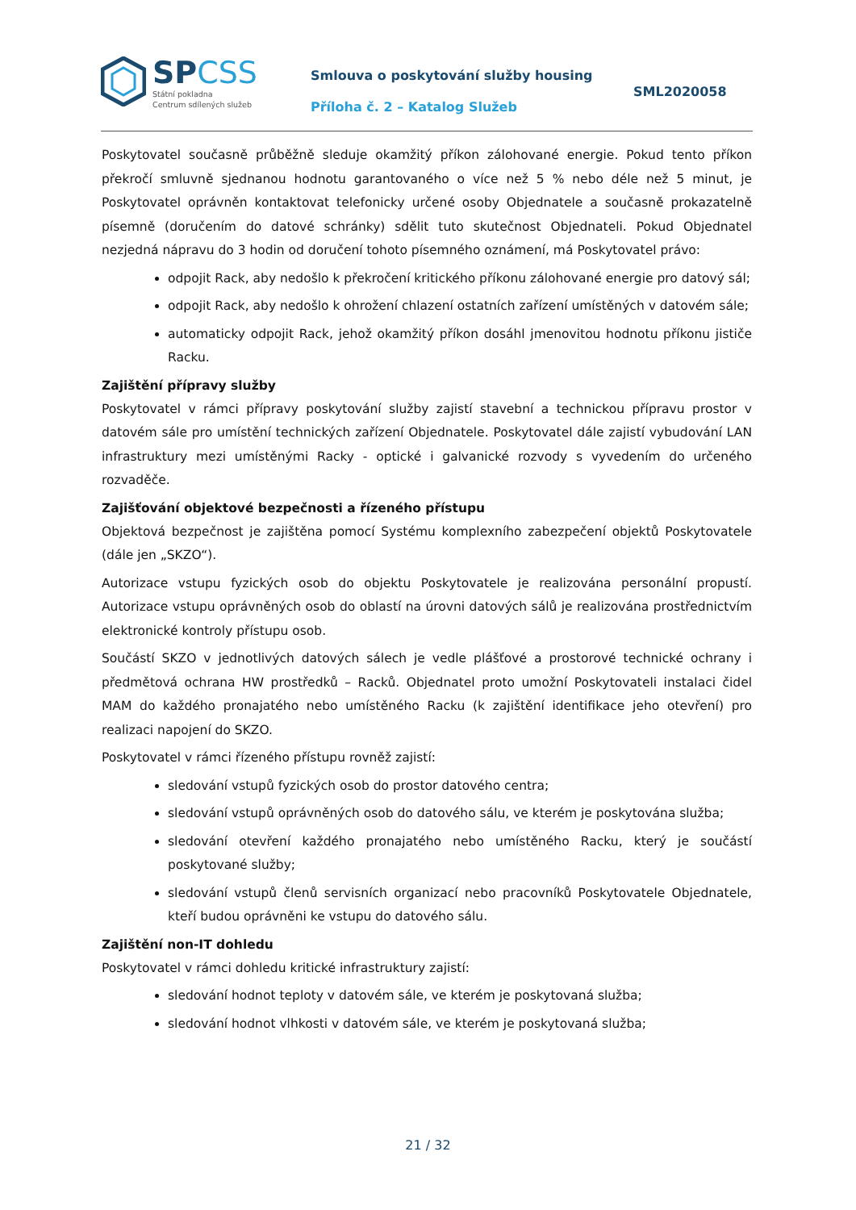SPCSS
Státní pokladna
Centrum sdílených služeb
Smlouva o poskytování služby housing
Příloha č. 2 – Katalog Služeb
SML2020058
Poskytovatel současně průběžně sleduje okamžitý příkon zálohované energie. Pokud tento příkon překročí smluvně sjednanou hodnotu garantovaného o více než 5 % nebo déle než 5 minut, je Poskytovatel oprávněn kontaktovat telefonicky určené osoby Objednatele a současně prokazatelně písemně (doručením do datové schránky) sdělit tuto skutečnost Objednateli. Pokud Objednatel nezjedná nápravu do 3 hodin od doručení tohoto písemného oznámení, má Poskytovatel právo:
odpojit Rack, aby nedošlo k překročení kritického příkonu zálohované energie pro datový sál;
odpojit Rack, aby nedošlo k ohrožení chlazení ostatních zařízení umístěných v datovém sále;
automaticky odpojit Rack, jehož okamžitý příkon dosáhl jmenovitou hodnotu příkonu jističe Racku.
Zajištění přípravy služby
Poskytovatel v rámci přípravy poskytování služby zajistí stavební a technickou přípravu prostor v datovém sále pro umístění technických zařízení Objednatele. Poskytovatel dále zajistí vybudování LAN infrastruktury mezi umístěnými Racky - optické i galvanické rozvody s vyvedením do určeného rozvaděče.
Zajišťování objektové bezpečnosti a řízeného přístupu
Objektová bezpečnost je zajištěna pomocí Systému komplexního zabezpečení objektů Poskytovatele (dále jen „SKZO“).
Autorizace vstupu fyzických osob do objektu Poskytovatele je realizována personální propustí. Autorizace vstupu oprávněných osob do oblastí na úrovni datových sálů je realizována prostřednictvím elektronické kontroly přístupu osob.
Součástí SKZO v jednotlivých datových sálech je vedle plášťové a prostorové technické ochrany i předmětová ochrana HW prostředků – Racků. Objednatel proto umožní Poskytovateli instalaci čidel MAM do každého pronajatého nebo umístěného Racku (k zajištění identifikace jeho otevření) pro realizaci napojení do SKZO.
Poskytovatel v rámci řízeného přístupu rovněž zajistí:
sledování vstupů fyzických osob do prostor datového centra;
sledování vstupů oprávněných osob do datového sálu, ve kterém je poskytována služba;
sledování otevření každého pronajatého nebo umístěného Racku, který je součástí poskytované služby;
sledování vstupů členů servisních organizací nebo pracovníků Poskytovatele Objednatele, kteří budou oprávněni ke vstupu do datového sálu.
Zajištění non-IT dohledu
Poskytovatel v rámci dohledu kritické infrastruktury zajistí:
sledování hodnot teploty v datovém sále, ve kterém je poskytovaná služba;
sledování hodnot vlhkosti v datovém sále, ve kterém je poskytovaná služba;
21 / 32